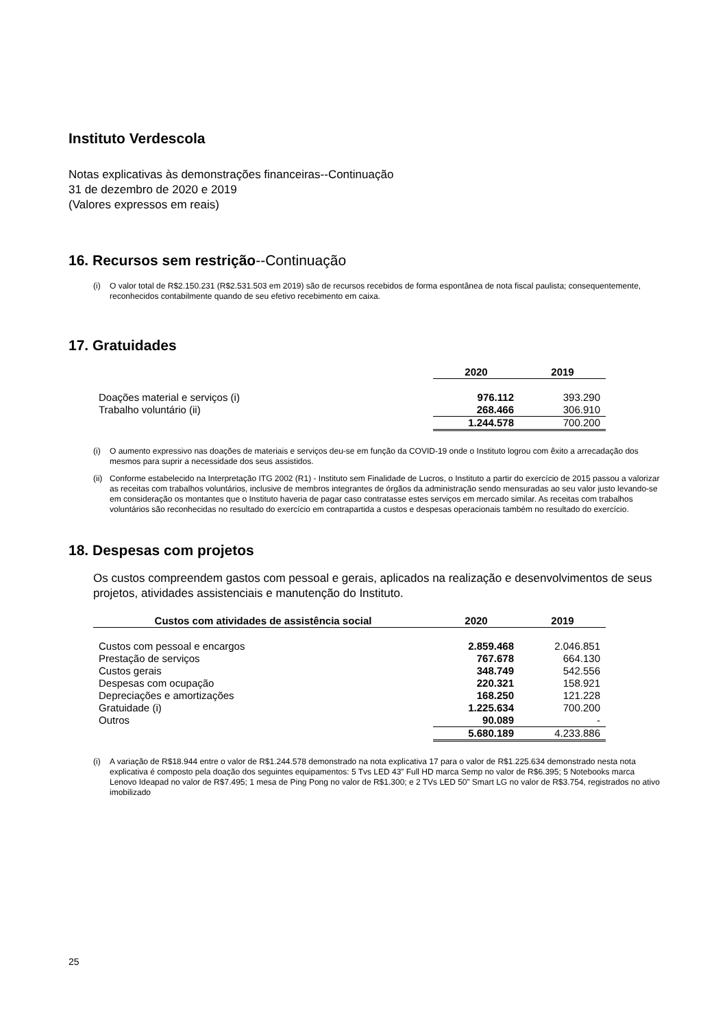Instituto Verdescola
Notas explicativas às demonstrações financeiras--Continuação
31 de dezembro de 2020 e 2019
(Valores expressos em reais)
16. Recursos sem restrição--Continuação
(i) O valor total de R$2.150.231 (R$2.531.503 em 2019) são de recursos recebidos de forma espontânea de nota fiscal paulista; consequentemente, reconhecidos contabilmente quando de seu efetivo recebimento em caixa.
17. Gratuidades
| | 2020 | 2019 |
| --- | --- | --- |
| Doações material e serviços (i) | 976.112 | 393.290 |
| Trabalho voluntário (ii) | 268.466 | 306.910 |
| | 1.244.578 | 700.200 |
(i) O aumento expressivo nas doações de materiais e serviços deu-se em função da COVID-19 onde o Instituto logrou com êxito a arrecadação dos mesmos para suprir a necessidade dos seus assistidos.
(ii)
Conforme estabelecido na Interpretação ITG 2002 (R1) - Instituto sem Finalidade de Lucros, o Instituto a partir do exercício de 2015 passou a valorizar as receitas com trabalhos voluntários, inclusive de membros integrantes de órgãos da administração sendo mensuradas ao seu valor justo levando-se em consideração os montantes que o Instituto haveria de pagar caso contratasse estes serviços em mercado similar. As receitas com trabalhos voluntários são reconhecidas no resultado do exercício em contrapartida a custos e despesas operacionais também no resultado do exercício.
18. Despesas com projetos
Os custos compreendem gastos com pessoal e gerais, aplicados na realização e desenvolvimentos de seus projetos, atividades assistenciais e manutenção do Instituto.
| Custos com atividades de assistência social | 2020 | 2019 |
| --- | --- | --- |
| Custos com pessoal e encargos | 2.859.468 | 2.046.851 |
| Prestação de serviços | 767.678 | 664.130 |
| Custos gerais | 348.749 | 542.556 |
| Despesas com ocupação | 220.321 | 158.921 |
| Depreciações e amortizações | 168.250 | 121.228 |
| Gratuidade (i) | 1.225.634 | 700.200 |
| Outros | 90.089 | - |
| | 5.680.189 | 4.233.886 |
(i) A variação de R$18.944 entre o valor de R$1.244.578 demonstrado na nota explicativa 17 para o valor de R$1.225.634 demonstrado nesta nota explicativa é composto pela doação dos seguintes equipamentos: 5 Tvs LED 43” Full HD marca Semp no valor de R$6.395; 5 Notebooks marca Lenovo Ideapad no valor de R$7.495; 1 mesa de Ping Pong no valor de R$1.300; e 2 TVs LED 50” Smart LG no valor de R$3.754, registrados no ativo imobilizado
25